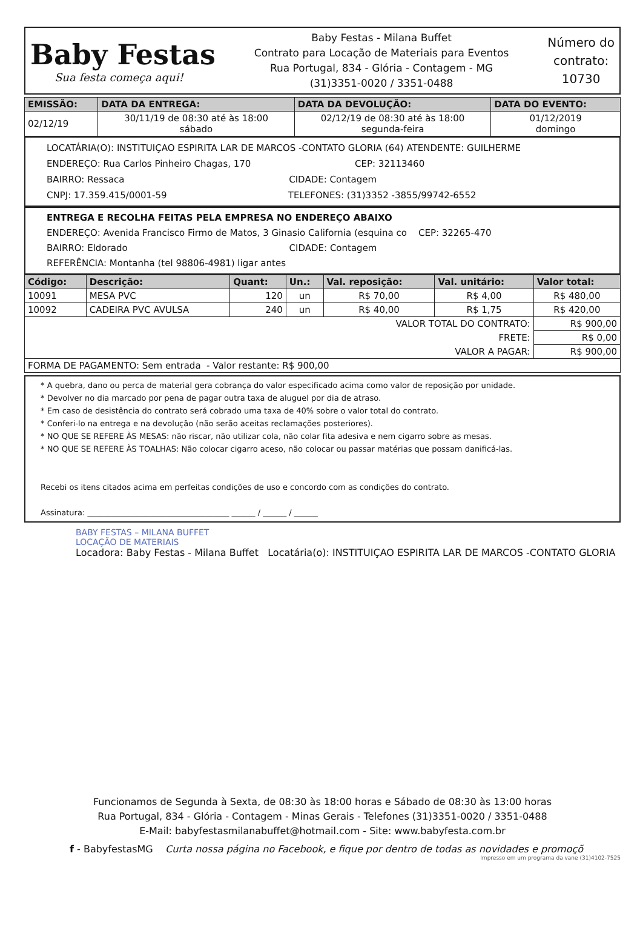Baby Festas
Sua festa começa aqui!
Baby Festas - Milana Buffet
Contrato para Locação de Materiais para Eventos
Rua Portugal, 834 - Glória - Contagem - MG
(31)3351-0020 / 3351-0488
Número do
contrato:
10730
| EMISSÃO: | DATA DA ENTREGA: | DATA DA DEVOLUÇÃO: | DATA DO EVENTO: |
| --- | --- | --- | --- |
| 02/12/19 | 30/11/19 de 08:30 até às 18:00 sábado | 02/12/19 de 08:30 até às 18:00 segunda-feira | 01/12/2019 domingo |
LOCATÁRIA(O): INSTITUIÇAO ESPIRITA LAR DE MARCOS -CONTATO GLORIA (64) ATENDENTE: GUILHERME
ENDEREÇO: Rua Carlos Pinheiro Chagas, 170 CEP: 32113460
BAIRRO: Ressaca CIDADE: Contagem
CNPJ: 17.359.415/0001-59 TELEFONES: (31)3352 -3855/99742-6552
ENTREGA E RECOLHA FEITAS PELA EMPRESA NO ENDEREÇO ABAIXO
ENDEREÇO: Avenida Francisco Firmo de Matos, 3 Ginasio California (esquina co CEP: 32265-470
BAIRRO: Eldorado CIDADE: Contagem
REFERÊNCIA: Montanha (tel 98806-4981) ligar antes
| Código: | Descrição: | Quant: | Un.: | Val. reposição: | Val. unitário: | Valor total: |
| --- | --- | --- | --- | --- | --- | --- |
| 10091 | MESA PVC | 120 | un | R$ 70,00 | R$ 4,00 | R$ 480,00 |
| 10092 | CADEIRA PVC AVULSA | 240 | un | R$ 40,00 | R$ 1,75 | R$ 420,00 |
| VALOR TOTAL DO CONTRATO: | | | | | | R$ 900,00 |
| FRETE: | | | | | | R$ 0,00 |
| VALOR A PAGAR: | | | | | | R$ 900,00 |
| FORMA DE PAGAMENTO: Sem entrada - Valor restante: R$ 900,00 | | | | | | |
* A quebra, dano ou perca de material gera cobrança do valor especificado acima como valor de reposição por unidade.
* Devolver no dia marcado por pena de pagar outra taxa de aluguel por dia de atraso.
* Em caso de desistência do contrato será cobrado uma taxa de 40% sobre o valor total do contrato.
* Conferi-lo na entrega e na devolução (não serão aceitas reclamações posteriores).
* NO QUE SE REFERE ÀS MESAS: não riscar, não utilizar cola, não colar fita adesiva e nem cigarro sobre as mesas.
* NO QUE SE REFERE ÀS TOALHAS: Não colocar cigarro aceso, não colocar ou passar matérias que possam danificá-las.
Recebi os itens citados acima em perfeitas condições de uso e concordo com as condições do contrato.
Assinatura: ____________________________________ ______ / ______ / ______
BABY FESTAS – MILANA BUFFET
LOCAÇÃO DE MATERIAIS
Locadora: Baby Festas - Milana Buffet Locatária(o): INSTITUIÇAO ESPIRITA LAR DE MARCOS -CONTATO GLORIA
Funcionamos de Segunda à Sexta, de 08:30 às 18:00 horas e Sábado de 08:30 às 13:00 horas
Rua Portugal, 834 - Glória - Contagem - Minas Gerais - Telefones (31)3351-0020 / 3351-0488
E-Mail: babyfestasmilanabuffet@hotmail.com - Site: www.babyfesta.com.br
f - BabyfestasMG Curta nossa página no Facebook, e fique por dentro de todas as novidades e promoçõ
Impresso em um programa da vane (31)4102-7525